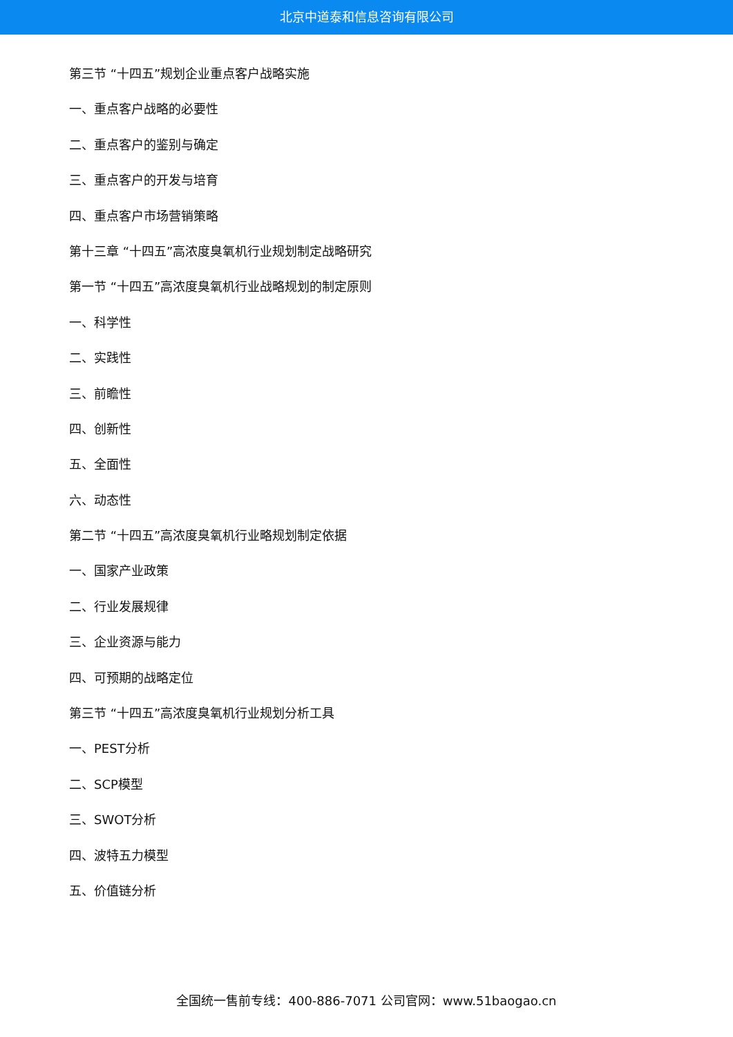北京中道泰和信息咨询有限公司
第三节 “十四五”规划企业重点客户战略实施
一、重点客户战略的必要性
二、重点客户的鉴别与确定
三、重点客户的开发与培育
四、重点客户市场营销策略
第十三章 “十四五”高浓度臭氧机行业规划制定战略研究
第一节 “十四五”高浓度臭氧机行业战略规划的制定原则
一、科学性
二、实践性
三、前瞻性
四、创新性
五、全面性
六、动态性
第二节 “十四五”高浓度臭氧机行业略规划制定依据
一、国家产业政策
二、行业发展规律
三、企业资源与能力
四、可预期的战略定位
第三节 “十四五”高浓度臭氧机行业规划分析工具
一、PEST分析
二、SCP模型
三、SWOT分析
四、波特五力模型
五、价值链分析
全国统一售前专线：400-886-7071 公司官网：www.51baogao.cn